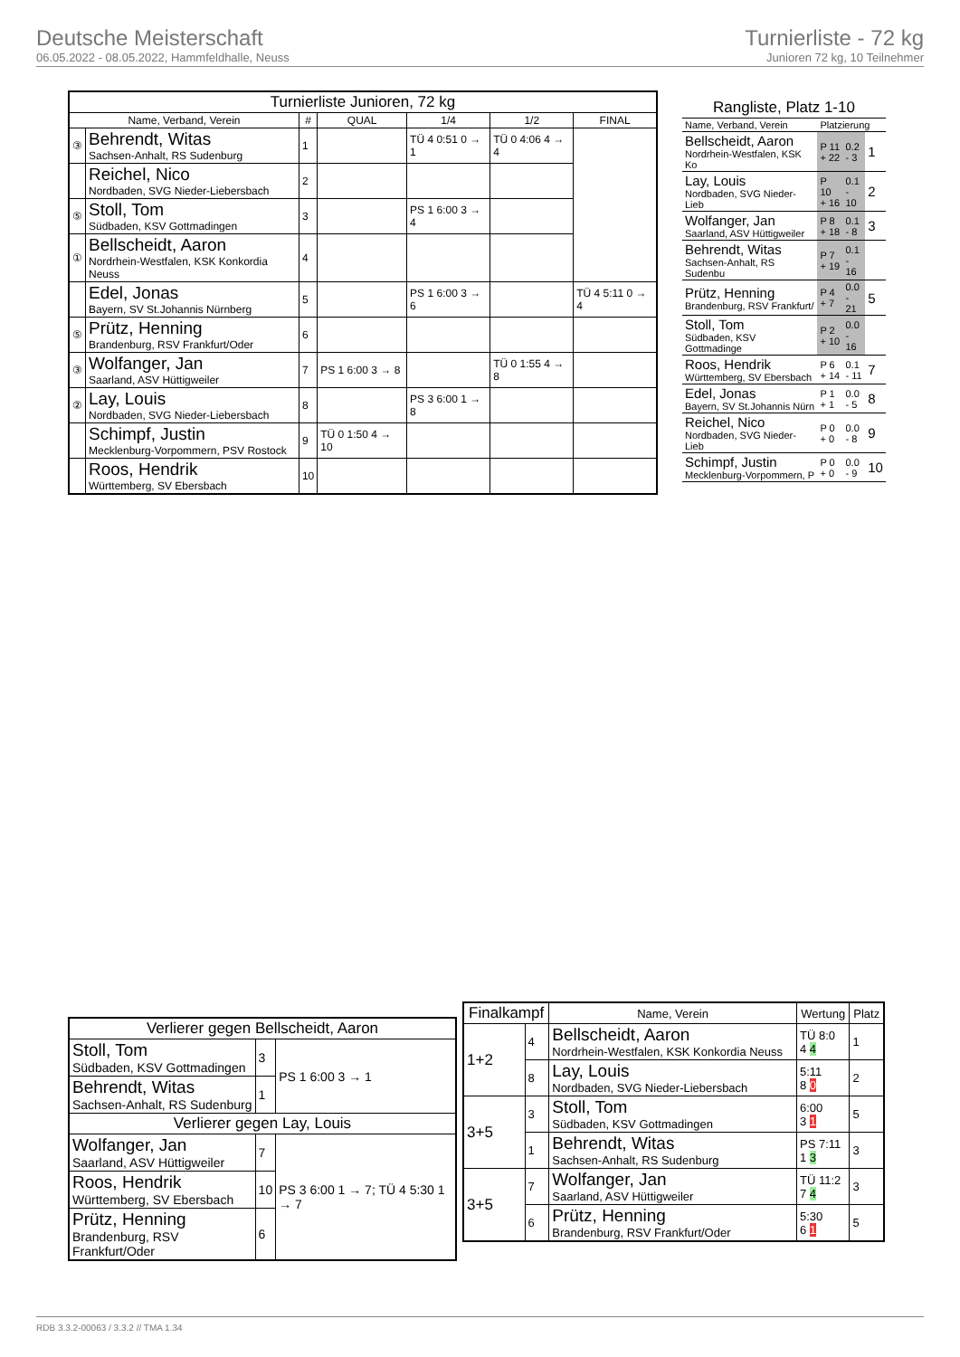Deutsche Meisterschaft
06.05.2022 - 08.05.2022, Hammfeldhalle, Neuss
Turnierliste - 72 kg
Junioren 72 kg, 10 Teilnehmer
| Turnierliste Junioren, 72 kg | | | | | | |
| --- | --- | --- | --- | --- | --- | --- |
| Name, Verband, Verein | | # | QUAL | 1/4 | 1/2 | FINAL |
| ③ | Behrendt, Witas Sachsen-Anhalt, RS Sudenburg | 1 | | TÜ 4 0:51 0 → 1 | TÜ 0 4:06 4 → 4 | |
| | Reichel, Nico Nordbaden, SVG Nieder-Liebersbach | 2 | | | | |
| ⑤ | Stoll, Tom Südbaden, KSV Gottmadingen | 3 | | PS 1 6:00 3 → 4 | | |
| ① | Bellscheidt, Aaron Nordrhein-Westfalen, KSK Konkordia Neuss | 4 | | | | |
| | Edel, Jonas Bayern, SV St.Johannis Nürnberg | 5 | | PS 1 6:00 3 → 6 | | TÜ 4 5:11 0 → 4 |
| ⑤ | Prütz, Henning Brandenburg, RSV Frankfurt/Oder | 6 | | | | |
| ③ | Wolfanger, Jan Saarland, ASV Hüttigweiler | 7 | PS 1 6:00 3 → 8 | | TÜ 0 1:55 4 → 8 | |
| ② | Lay, Louis Nordbaden, SVG Nieder-Liebersbach | 8 | | PS 3 6:00 1 → 8 | | |
| | Schimpf, Justin Mecklenburg-Vorpommern, PSV Rostock | 9 | TÜ 0 1:50 4 → 10 | | | |
| | Roos, Hendrik Württemberg, SV Ebersbach | 10 | | | | |
| Rangliste, Platz 1-10 | | | |
| --- | --- | --- | --- |
| Name, Verband, Verein | Platzierung | | |
| Bellscheidt, Aaron Nordrhein-Westfalen, KSK Ko | P 11 + 22 | 0.2 - 3 | 1 |
| Lay, Louis Nordbaden, SVG Nieder-Lieb | P 10 + 16 | 0.1 - 10 | 2 |
| Wolfanger, Jan Saarland, ASV Hüttigweiler | P 8 + 18 | 0.1 - 8 | 3 |
| Behrendt, Witas Sachsen-Anhalt, RS Sudenbu | P 7 + 19 | 0.1 - 16 | |
| Prütz, Henning Brandenburg, RSV Frankfurt/ | P 4 + 7 | 0.0 - 21 | 5 |
| Stoll, Tom Südbaden, KSV Gottmadinge | P 2 + 10 | 0.0 - 16 | |
| Roos, Hendrik Württemberg, SV Ebersbach | P 6 + 14 | 0.1 - 11 | 7 |
| Edel, Jonas Bayern, SV St.Johannis Nürn | P 1 + 1 | 0.0 - 5 | 8 |
| Reichel, Nico Nordbaden, SVG Nieder-Lieb | P 0 + 0 | 0.0 - 8 | 9 |
| Schimpf, Justin Mecklenburg-Vorpommern, P | P 0 + 0 | 0.0 - 9 | 10 |
| Verlierer gegen Bellscheidt, Aaron | | |
| --- | --- | --- |
| Stoll, Tom Südbaden, KSV Gottmadingen | 3 | PS 1 6:00 3 → 1 |
| Behrendt, Witas Sachsen-Anhalt, RS Sudenburg | 1 | |
| Verlierer gegen Lay, Louis | | |
| Wolfanger, Jan Saarland, ASV Hüttigweiler | 7 | PS 3 6:00 1 → 7; TÜ 4 5:30 1 → 7 |
| Roos, Hendrik Württemberg, SV Ebersbach | 10 | |
| Prütz, Henning Brandenburg, RSV Frankfurt/Oder | 6 | |
| Finalkampf | | Name, Verein | Wertung | Platz |
| --- | --- | --- | --- | --- |
| 1+2 | 4 | Bellscheidt, Aaron Nordrhein-Westfalen, KSK Konkordia Neuss | TÜ 8:0 4 4 | 1 |
| | 8 | Lay, Louis Nordbaden, SVG Nieder-Liebersbach | 5:11 8 0 | 2 |
| 3+5 | 3 | Stoll, Tom Südbaden, KSV Gottmadingen | 6:00 3 1 | 5 |
| | 1 | Behrendt, Witas Sachsen-Anhalt, RS Sudenburg | PS 7:11 1 3 | 3 |
| 3+5 | 7 | Wolfanger, Jan Saarland, ASV Hüttigweiler | TÜ 11:2 7 4 | 3 |
| | 6 | Prütz, Henning Brandenburg, RSV Frankfurt/Oder | 5:30 6 1 | 5 |
RDB 3.3.2-00063 / 3.3.2 // TMA 1.34